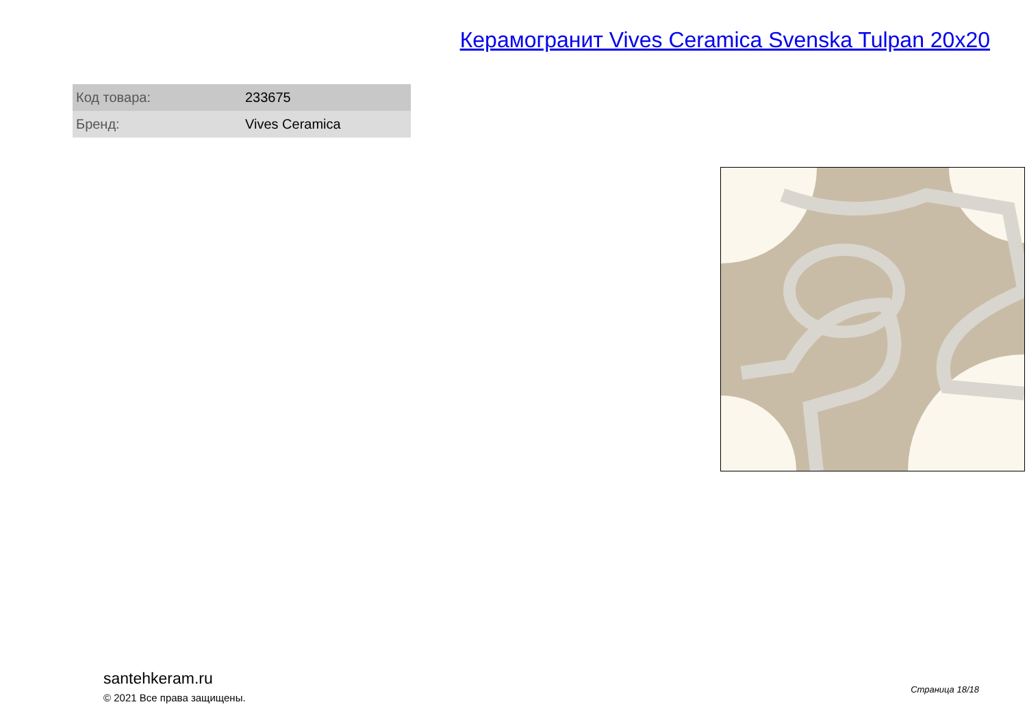Керамогранит Vives Ceramica Svenska Tulpan 20x20
| Код товара: | 233675 |
| Бренд: | Vives Ceramica |
santehkeram.ru
© 2021 Все права защищены.
Страница 18/18